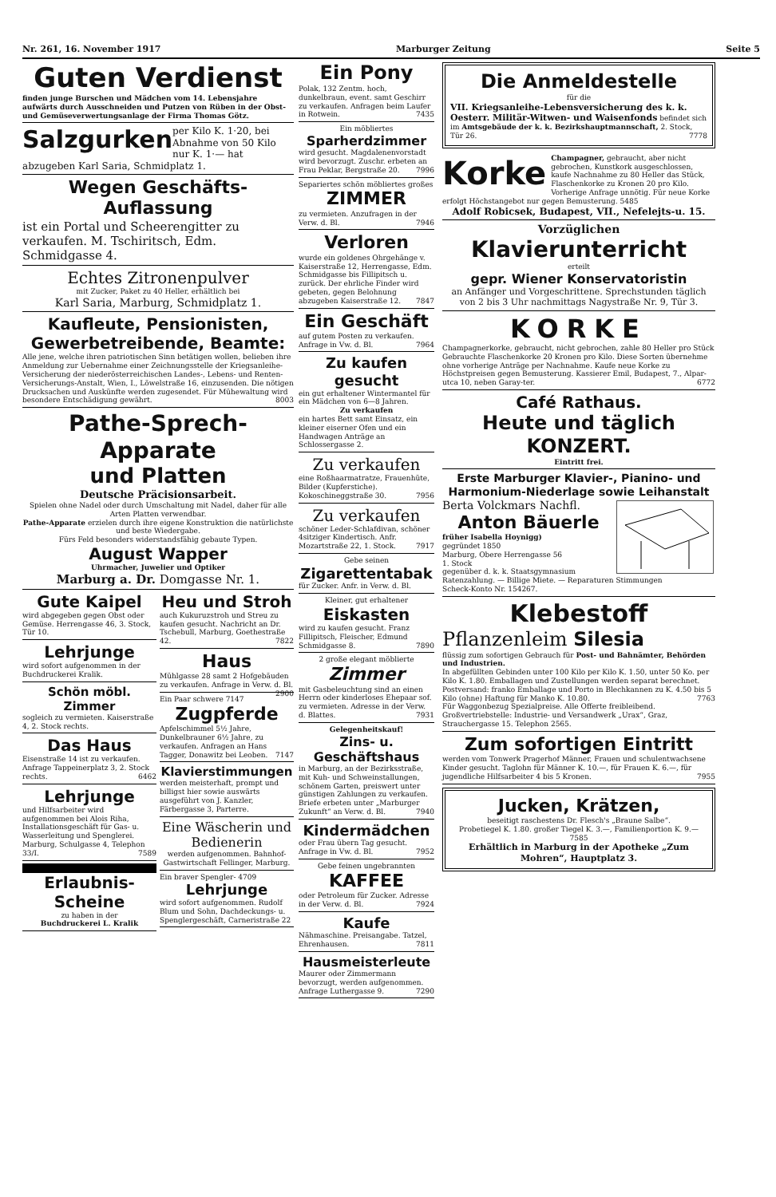Nr. 261, 16. November 1917 Marburger Zeitung Seite 5
Guten Verdienst
finden junge Burschen und Mädchen vom 14. Lebensjahre aufwärts durch Ausschneiden und Putzen von Rüben in der Obst- und Gemüseverwertungsanlage der Firma Thomas Götz.
Salzgurken per Kilo K. 1·20, bei Abnahme von 50 Kilo nur K. 1·— hat abzugeben Karl Saria, Schmidplatz 1.
Wegen Geschäfts-Auflassung
ist ein Portal und Scheerengitter zu verkaufen. M. Tschiritsch, Edm. Schmidgasse 4.
Echtes Zitronenpulver
mit Zucker, Paket zu 40 Heller, erhältlich bei
Karl Saria, Marburg, Schmidplatz 1.
Kaufleute, Pensionisten, Gewerbetreibende, Beamte:
Alle jene, welche ihren patriotischen Sinn betätigen wollen, belieben ihre Anmeldung zur Uebernahme einer Zeichnungsstelle der Kriegsanleihe-Versicherung der niederösterreichischen Landes-, Lebens- und Renten-Versicherungs-Anstalt, Wien, I., Löwelstraße 16, einzusenden. Die nötigen Drucksachen und Auskünfte werden zugesendet. Für Mühewaltung wird besondere Entschädigung gewährt. 8003
Pathe-Sprech-Apparate
und Platten
Deutsche Präcisionsarbeit.
Spielen ohne Nadel oder durch Umschaltung mit Nadel, daher für alle Arten Platten verwendbar.
Pathe-Apparate erzielen durch ihre eigene Konstruktion die natürlichste und beste Wiedergabe.
Fürs Feld besonders widerstandsfähig gebaute Typen.
August Wapper
Uhrmacher, Juwelier und Optiker
Marburg a. Dr. Domgasse Nr. 1.
Gute Kaipel
wird abgegeben gegen Obst oder Gemüse. Herrengasse 46, 3. Stock, Tür 10.
Lehrjunge
wird sofort aufgenommen in der Buchdruckerei Kralik.
Schön möbl. Zimmer
sogleich zu vermieten. Kaiserstraße 4, 2. Stock rechts.
Das Haus
Eisenstraße 14 ist zu verkaufen. Anfrage Tappeinerplatz 3, 2. Stock rechts. 6462
Lehrjunge
und Hilfsarbeiter wird aufgenommen bei Alois Riha, Installationsgeschäft für Gas- u. Wasserleitung und Spenglerei. Marburg, Schulgasse 4, Telephon 33/I. 7589
Erlaubnis-Scheine
zu haben in der
Buchdruckerei L. Kralik
Heu und Stroh
auch Kukuruzstroh und Streu zu kaufen gesucht. Nachricht an Dr. Tschebull, Marburg, Goethestraße 42. 7822
Haus
Mühlgasse 28 samt 2 Hofgebäuden zu verkaufen. Anfrage in Verw. d. Bl. 2900
Ein Paar schwere 7147
Zugpferde
Apfelschimmel 5½ Jahre, Dunkelbrauner 6½ Jahre, zu verkaufen. Anfragen an Hans Tagger, Donawitz bei Leoben. 7147
Klavierstimmungen
werden meisterhaft, prompt und billigst hier sowie auswärts ausgeführt von J. Kanzler, Färbergasse 3, Parterre.
Eine Wäscherin und Bedienerin
werden aufgenommen. Bahnhof-Gastwirtschaft Fellinger, Marburg.
Ein braver Spengler- 4709
Lehrjunge
wird sofort aufgenommen. Rudolf Blum und Sohn, Dachdeckungs- u. Spenglergeschäft, Carneristraße 22
Ein Pony
Polak, 132 Zentm. hoch, dunkelbraun, event. samt Geschirr zu verkaufen. Anfragen beim Laufer in Rotwein. 7435
Ein möbliertes
Sparherdzimmer
wird gesucht. Magdalenenvorstadt wird bevorzugt. Zuschr. erbeten an Frau Peklar, Bergstraße 20. 7996
Separiertes schön möbliertes großes
ZIMMER
zu vermieten. Anzufragen in der Verw. d. Bl. 7946
Verloren
wurde ein goldenes Ohrgehänge v. Kaiserstraße 12, Herrengasse, Edm. Schmidgasse bis Fillipitsch u. zurück. Der ehrliche Finder wird gebeten, gegen Belohnung abzugeben Kaiserstraße 12. 7847
Ein Geschäft
auf gutem Posten zu verkaufen. Anfrage in Vw. d. Bl. 7964
Zu kaufen gesucht
ein gut erhaltener Wintermantel für ein Mädchen von 6—8 Jahren.
Zu verkaufen
ein hartes Bett samt Einsatz, ein kleiner eiserner Ofen und ein Handwagen Anträge an Schlossergasse 2.
Zu verkaufen
eine Roßhaarmatratze, Frauenhüte, Bilder (Kupferstiche). Kokoschineggstraße 30. 7956
Zu verkaufen
schöner Leder-Schlafdivan, schöner 4sitziger Kindertisch. Anfr. Mozartstraße 22, 1. Stock. 7917
Gebe seinen
Zigarettentabak
für Zucker. Anfr. in Verw. d. Bl.
Kleiner, gut erhaltener
Eiskasten
wird zu kaufen gesucht. Franz Fillipitsch, Fleischer, Edmund Schmidgasse 8. 7890
2 große elegant möblierte
Zimmer
mit Gasbeleuchtung sind an einen Herrn oder kinderloses Ehepaar sof. zu vermieten. Adresse in der Verw. d. Blattes. 7931
Gelegenheitskauf!
Zins- u. Geschäftshaus
in Marburg, an der Bezirksstraße, mit Kuh- und Schweinstallungen, schönem Garten, preiswert unter günstigen Zahlungen zu verkaufen. Briefe erbeten unter „Marburger Zukunft“ an Verw. d. Bl. 7940
Kindermädchen
oder Frau übern Tag gesucht. Anfrage in Vw. d. Bl. 7952
Gebe feinen ungebrannten
KAFFEE
oder Petroleum für Zucker. Adresse in der Verw. d. Bl. 7924
Kaufe
Nähmaschine. Preisangabe. Tatzel, Ehrenhausen. 7811
Hausmeisterleute
Maurer oder Zimmermann bevorzugt, werden aufgenommen. Anfrage Luthergasse 9. 7290
Die Anmeldestelle
für die
VII. Kriegsanleihe-Lebensversicherung des k. k. Oesterr. Militär-Witwen- und Waisenfonds befindet sich im Amtsgebäude der k. k. Bezirkshauptmannschaft, 2. Stock, Tür 26. 7778
Korke Champagner, gebraucht, aber nicht gebrochen, Kunstkork ausgeschlossen, kaufe Nachnahme zu 80 Heller das Stück, Flaschenkorke zu Kronen 20 pro Kilo. Vorherige Anfrage unnötig. Für neue Korke erfolgt Höchstangebot nur gegen Bemusterung. 5485
Adolf Robicsek, Budapest, VII., Nefelejts-u. 15.
Vorzüglichen
Klavierunterricht
erteilt
gepr. Wiener Konservatoristin
an Anfänger und Vorgeschrittene. Sprechstunden täglich von 2 bis 3 Uhr nachmittags Nagystraße Nr. 9, Tür 3.
KORKE
Champagnerkorke, gebraucht, nicht gebrochen, zahle 80 Heller pro Stück Gebrauchte Flaschenkorke 20 Kronen pro Kilo. Diese Sorten übernehme ohne vorherige Anträge per Nachnahme. Kaufe neue Korke zu Höchstpreisen gegen Bemusterung. Kassierer Emil, Budapest, 7., Alpar-utca 10, neben Garay-ter. 6772
Café Rathaus.
Heute und täglich KONZERT.
Eintritt frei.
Erste Marburger Klavier-, Pianino- und Harmonium-Niederlage sowie Leihanstalt
Berta Volckmars Nachfl.
Anton Bäuerle
früher Isabella Hoynigg)
gegründet 1850
Marburg, Obere Herrengasse 56
1. Stock
gegenüber d. k. k. Staatsgymnasium
Ratenzahlung. — Billige Miete. — Reparaturen Stimmungen
Scheck-Konto Nr. 154267.
Klebestoff
Pflanzenleim Silesia
flüssig zum sofortigen Gebrauch für Post- und Bahnämter, Behörden und Industrien.
In abgefüllten Gebinden unter 100 Kilo per Kilo K. 1.50, unter 50 Ko. per Kilo K. 1.80. Emballagen und Zustellungen werden separat berechnet.
Postversand: franko Emballage und Porto in Blechkannen zu K. 4.50 bis 5 Kilo (ohne) Haftung für Manko K. 10.80. 7763
Für Waggonbezug Spezialpreise. Alle Offerte freibleibend.
Großvertriebstelle: Industrie- und Versandwerk „Urax“, Graz, Strauchergasse 15. Telephon 2565.
Zum sofortigen Eintritt
werden vom Tonwerk Pragerhof Männer, Frauen und schulentwachsene Kinder gesucht. Taglohn für Männer K. 10.—, für Frauen K. 6.—, für jugendliche Hilfsarbeiter 4 bis 5 Kronen. 7955
Jucken, Krätzen,
beseitigt raschestens Dr. Flesch's „Braune Salbe“.
Probetiegel K. 1.80. großer Tiegel K. 3.—, Familienportion K. 9.— 7585
Erhältlich in Marburg in der Apotheke „Zum Mohren“, Hauptplatz 3.